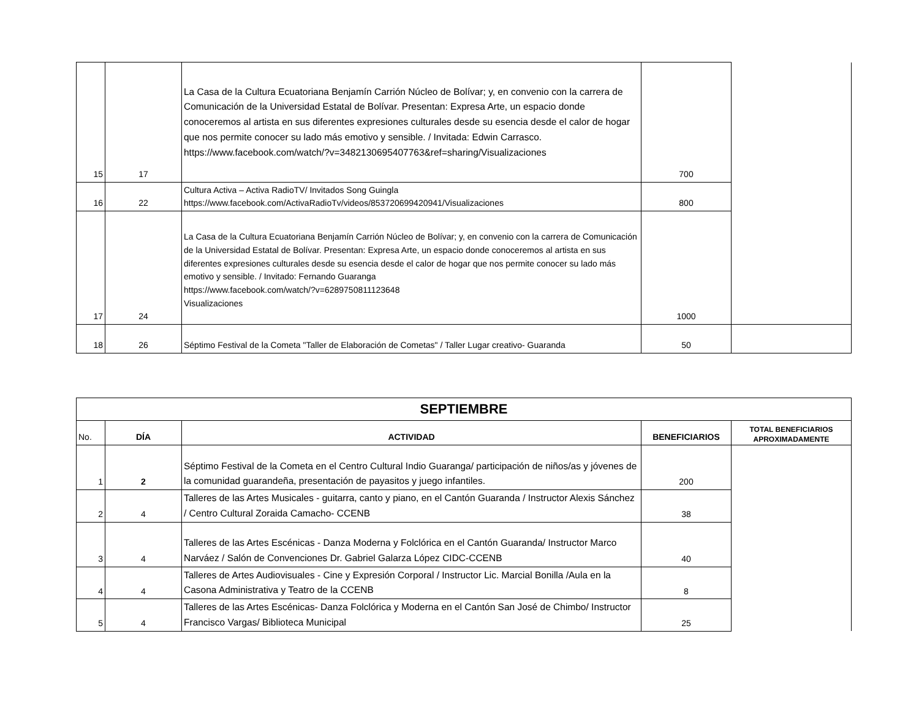| 15 | 17 | La Casa de la Cultura Ecuatoriana Benjamín Carrión Núcleo de Bolívar; y, en convenio con la carrera de Comunicación de la Universidad Estatal de Bolívar. Presentan: Expresa Arte, un espacio donde conoceremos al artista en sus diferentes expresiones culturales desde su esencia desde el calor de hogar que nos permite conocer su lado más emotivo y sensible. / Invitada: Edwin Carrasco. https://www.facebook.com/watch/?v=3482130695407763&ref=sharing/Visualizaciones | 700 | |
| 16 | 22 | Cultura Activa – Activa RadioTV/ Invitados Song Guingla https://www.facebook.com/ActivaRadioTv/videos/853720699420941/Visualizaciones | 800 | |
| 17 | 24 | La Casa de la Cultura Ecuatoriana Benjamín Carrión Núcleo de Bolívar; y, en convenio con la carrera de Comunicación de la Universidad Estatal de Bolívar. Presentan: Expresa Arte, un espacio donde conoceremos al artista en sus diferentes expresiones culturales desde su esencia desde el calor de hogar que nos permite conocer su lado más emotivo y sensible. / Invitado: Fernando Guaranga https://www.facebook.com/watch/?v=6289750811123648 Visualizaciones | 1000 | |
| 18 | 26 | Séptimo Festival de la Cometa "Taller de Elaboración de Cometas" / Taller Lugar creativo- Guaranda | 50 | |
| SEPTIEMBRE | | | | |
| --- | --- | --- | --- | --- |
| No. | DÍA | ACTIVIDAD | BENEFICIARIOS | TOTAL BENEFICIARIOS APROXIMADAMENTE |
| 1 | 2 | Séptimo Festival de la Cometa en el Centro Cultural Indio Guaranga/ participación de niños/as y jóvenes de la comunidad guarandeña, presentación de payasitos y juego infantiles. | 200 | |
| 2 | 4 | Talleres de las Artes Musicales - guitarra, canto y piano, en el Cantón Guaranda / Instructor Alexis Sánchez / Centro Cultural Zoraida Camacho- CCENB | 38 | |
| 3 | 4 | Talleres de las Artes Escénicas - Danza Moderna y Folclórica en el Cantón Guaranda/ Instructor Marco Narváez / Salón de Convenciones Dr. Gabriel Galarza López CIDC-CCENB | 40 | |
| 4 | 4 | Talleres de Artes Audiovisuales - Cine y Expresión Corporal / Instructor Lic. Marcial Bonilla /Aula en la Casona Administrativa y Teatro de la CCENB | 8 | |
| 5 | 4 | Talleres de las Artes Escénicas- Danza Folclórica y Moderna en el Cantón San José de Chimbo/ Instructor Francisco Vargas/ Biblioteca Municipal | 25 | |